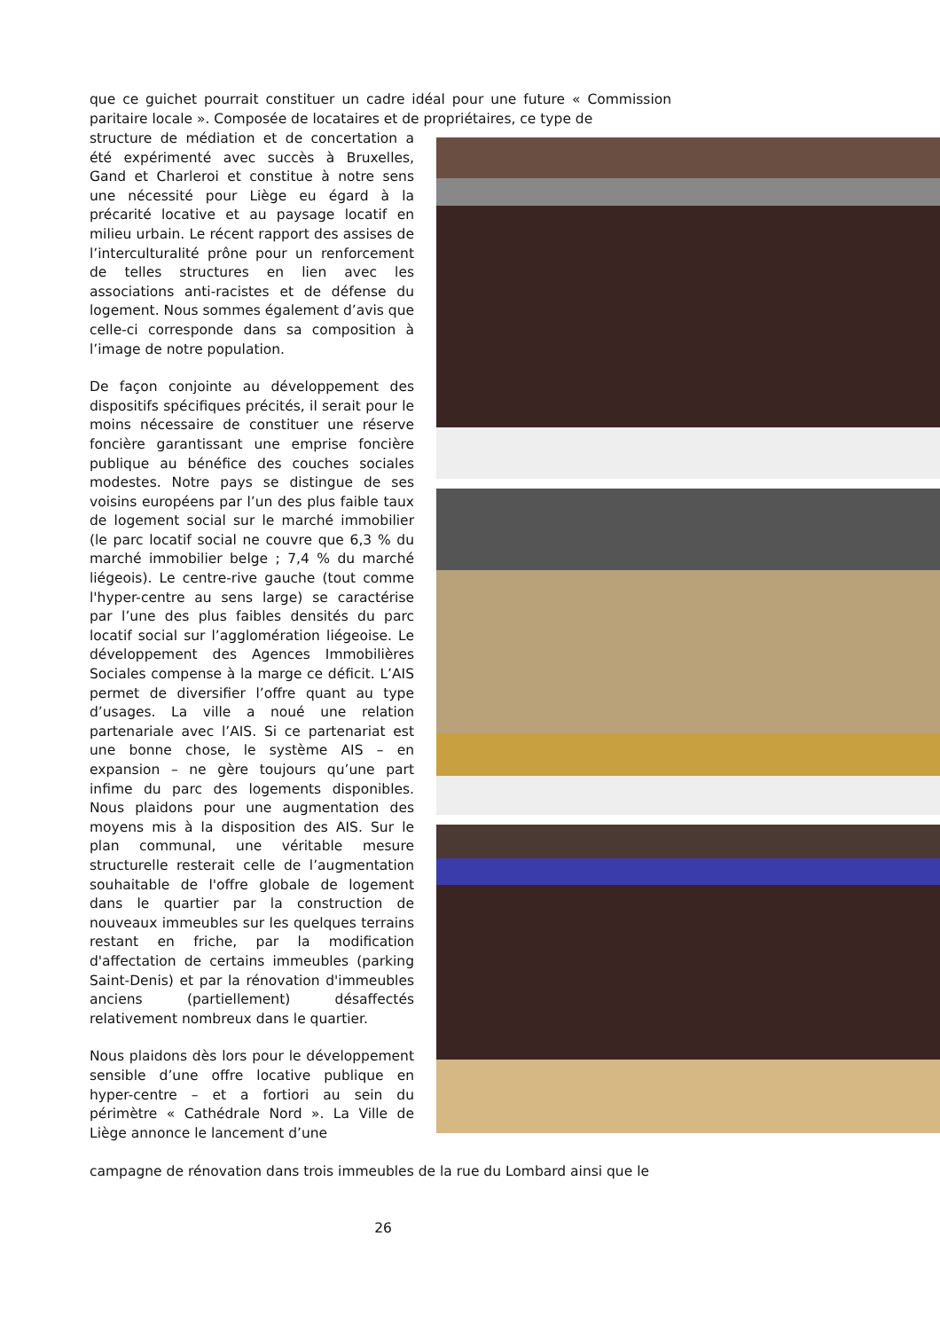que ce guichet pourrait constituer un cadre idéal pour une future « Commission paritaire locale ». Composée de locataires et de propriétaires, ce type de
structure de médiation et de concertation a été expérimenté avec succès à Bruxelles, Gand et Charleroi et constitue à notre sens une nécessité pour Liège eu égard à la précarité locative et au paysage locatif en milieu urbain. Le récent rapport des assises de l’interculturalité prône pour un renforcement de telles structures en lien avec les associations anti-racistes et de défense du logement. Nous sommes également d’avis que celle-ci corresponde dans sa composition à l’image de notre population.
De façon conjointe au développement des dispositifs spécifiques précités, il serait pour le moins nécessaire de constituer une réserve foncière garantissant une emprise foncière publique au bénéfice des couches sociales modestes. Notre pays se distingue de ses voisins européens par l’un des plus faible taux de logement social sur le marché immobilier (le parc locatif social ne couvre que 6,3 % du marché immobilier belge ; 7,4 % du marché liégeois). Le centre-rive gauche (tout comme l'hyper-centre au sens large) se caractérise par l’une des plus faibles densités du parc locatif social sur l’agglomération liégeoise. Le développement des Agences Immobilières Sociales compense à la marge ce déficit. L’AIS permet de diversifier l’offre quant au type d’usages. La ville a noué une relation partenariale avec l’AIS. Si ce partenariat est une bonne chose, le système AIS – en expansion – ne gère toujours qu’une part infime du parc des logements disponibles. Nous plaidons pour une augmentation des moyens mis à la disposition des AIS. Sur le plan communal, une véritable mesure structurelle resterait celle de l’augmentation souhaitable de l'offre globale de logement dans le quartier par la construction de nouveaux immeubles sur les quelques terrains restant en friche, par la modification d'affectation de certains immeubles (parking Saint-Denis) et par la rénovation d'immeubles anciens (partiellement) désaffectés relativement nombreux dans le quartier.
Nous plaidons dès lors pour le développement sensible d’une offre locative publique en hyper-centre – et a fortiori au sein du périmètre « Cathédrale Nord ». La Ville de Liège annonce le lancement d’une
campagne de rénovation dans trois immeubles de la rue du Lombard ainsi que le
26